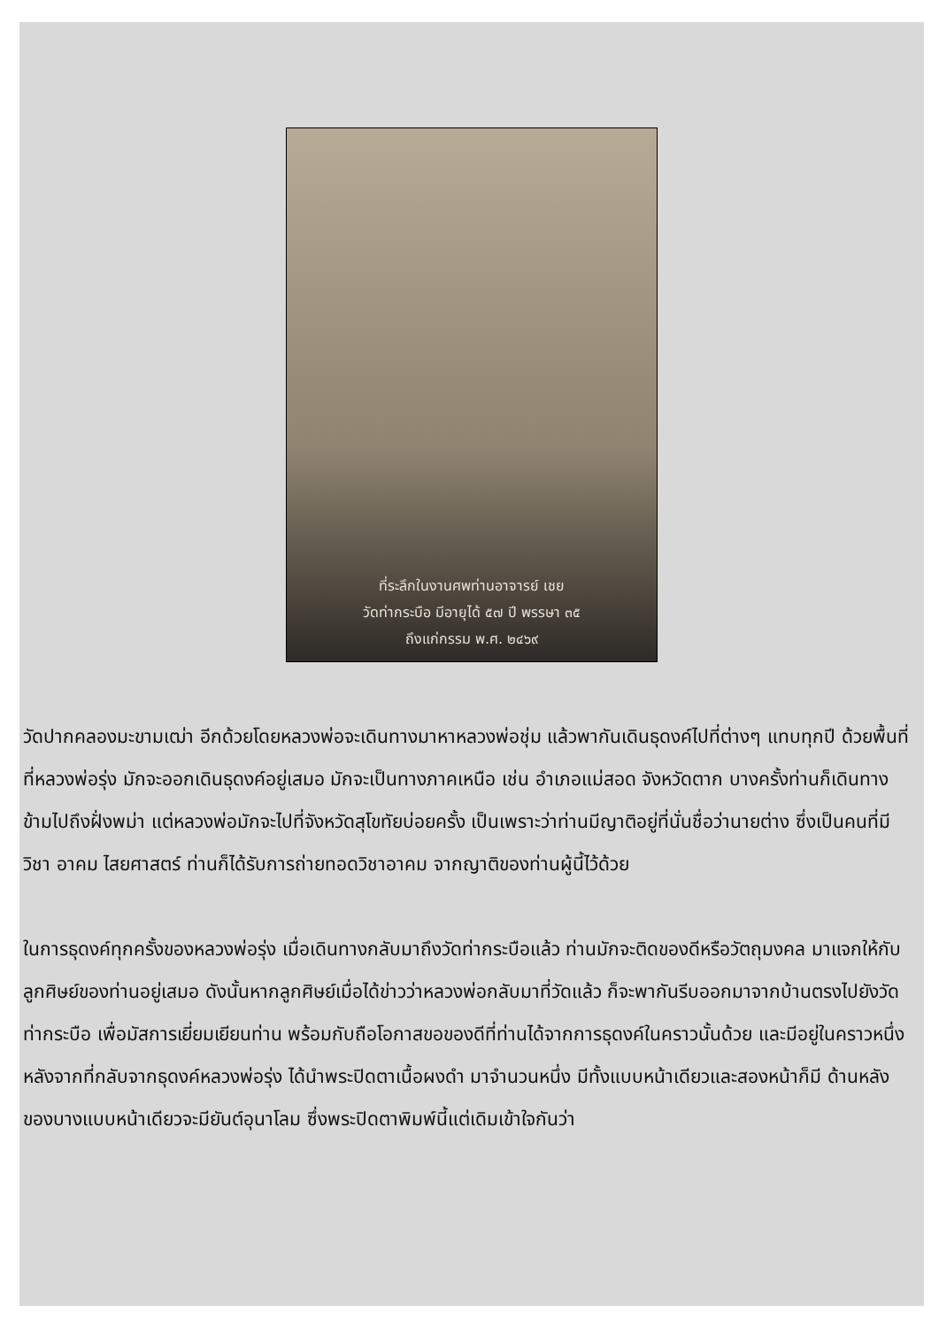ที่ระลึกในงานศพท่านอาจารย์ เชย
วัดท่ากระบือ มีอายุได้ ๕๗ ปี พรรษา ๓๕
ถึงแก่กรรม พ.ศ. ๒๔๖๙
วัดปากคลองมะขามเฒ่า อีกด้วยโดยหลวงพ่อจะเดินทางมาหาหลวงพ่อชุ่ม แล้วพากันเดินธุดงค์ไปที่ต่างๆ แทบทุกปี ด้วยพื้นที่ที่หลวงพ่อรุ่ง มักจะออกเดินธุดงค์อยู่เสมอ มักจะเป็นทางภาคเหนือ เช่น อำเภอแม่สอด จังหวัดตาก บางครั้งท่านก็เดินทางข้ามไปถึงฝั่งพม่า แต่หลวงพ่อมักจะไปที่จังหวัดสุโขทัยบ่อยครั้ง เป็นเพราะว่าท่านมีญาติอยู่ที่นั่นชื่อว่านายต่าง ซึ่งเป็นคนที่มีวิชา อาคม ไสยศาสตร์ ท่านก็ได้รับการถ่ายทอดวิชาอาคม จากญาติของท่านผู้นี้ไว้ด้วย
ในการธุดงค์ทุกครั้งของหลวงพ่อรุ่ง เมื่อเดินทางกลับมาถึงวัดท่ากระบือแล้ว ท่านมักจะติดของดีหรือวัตถุมงคล มาแจกให้กับลูกศิษย์ของท่านอยู่เสมอ ดังนั้นหากลูกศิษย์เมื่อได้ข่าวว่าหลวงพ่อกลับมาที่วัดแล้ว ก็จะพากันรีบออกมาจากบ้านตรงไปยังวัดท่ากระบือ เพื่อมัสการเยี่ยมเยียนท่าน พร้อมกับถือโอกาสขอของดีที่ท่านได้จากการธุดงค์ในคราวนั้นด้วย และมีอยู่ในคราวหนึ่ง หลังจากที่กลับจากธุดงค์หลวงพ่อรุ่ง ได้นำพระปิดตาเนื้อผงดำ มาจำนวนหนึ่ง มีทั้งแบบหน้าเดียวและสองหน้าก็มี ด้านหลังของบางแบบหน้าเดียวจะมียันต์อุนาโลม ซึ่งพระปิดตาพิมพ์นี้แต่เดิมเข้าใจกันว่า